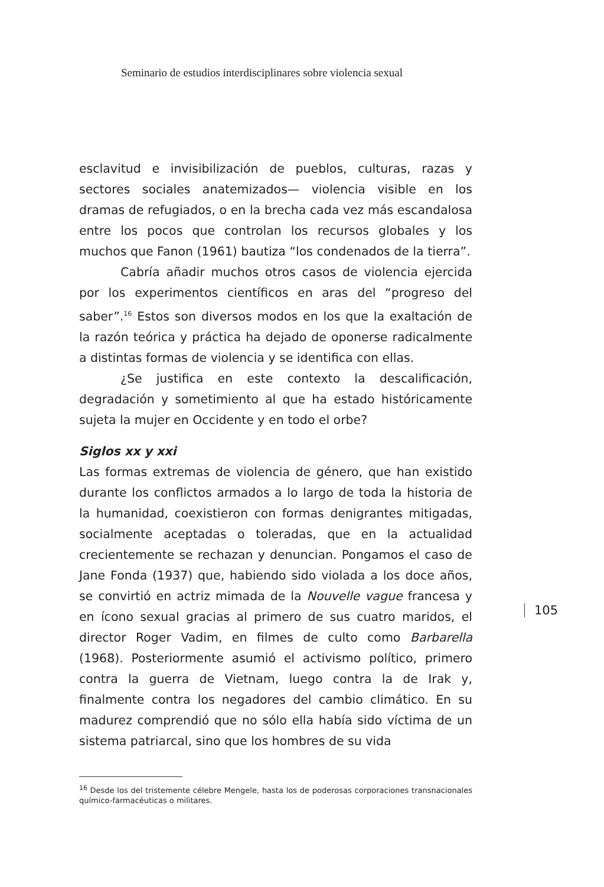Seminario de estudios interdisciplinares sobre violencia sexual
esclavitud e invisibilización de pueblos, culturas, razas y sectores sociales anatemizados— violencia visible en los dramas de refugiados, o en la brecha cada vez más escandalosa entre los pocos que controlan los recursos globales y los muchos que Fanon (1961) bautiza “los condenados de la tierra”.
Cabría añadir muchos otros casos de violencia ejercida por los experimentos científicos en aras del “progreso del saber”.<sup>16</sup> Estos son diversos modos en los que la exaltación de la razón teórica y práctica ha dejado de oponerse radicalmente a distintas formas de violencia y se identifica con ellas.
¿Se justifica en este contexto la descalificación, degradación y sometimiento al que ha estado históricamente sujeta la mujer en Occidente y en todo el orbe?
Siglos xx y xxi
Las formas extremas de violencia de género, que han existido durante los conflictos armados a lo largo de toda la historia de la humanidad, coexistieron con formas denigrantes mitigadas, socialmente aceptadas o toleradas, que en la actualidad crecientemente se rechazan y denuncian. Pongamos el caso de Jane Fonda (1937) que, habiendo sido violada a los doce años, se convirtió en actriz mimada de la Nouvelle vague francesa y en ícono sexual gracias al primero de sus cuatro maridos, el director Roger Vadim, en filmes de culto como Barbarella (1968). Posteriormente asumió el activismo político, primero contra la guerra de Vietnam, luego contra la de Irak y, finalmente contra los negadores del cambio climático. En su madurez comprendió que no sólo ella había sido víctima de un sistema patriarcal, sino que los hombres de su vida
<sup>16</sup> Desde los del tristemente célebre Mengele, hasta los de poderosas corporaciones transnacionales químico-farmacéuticas o militares.
105